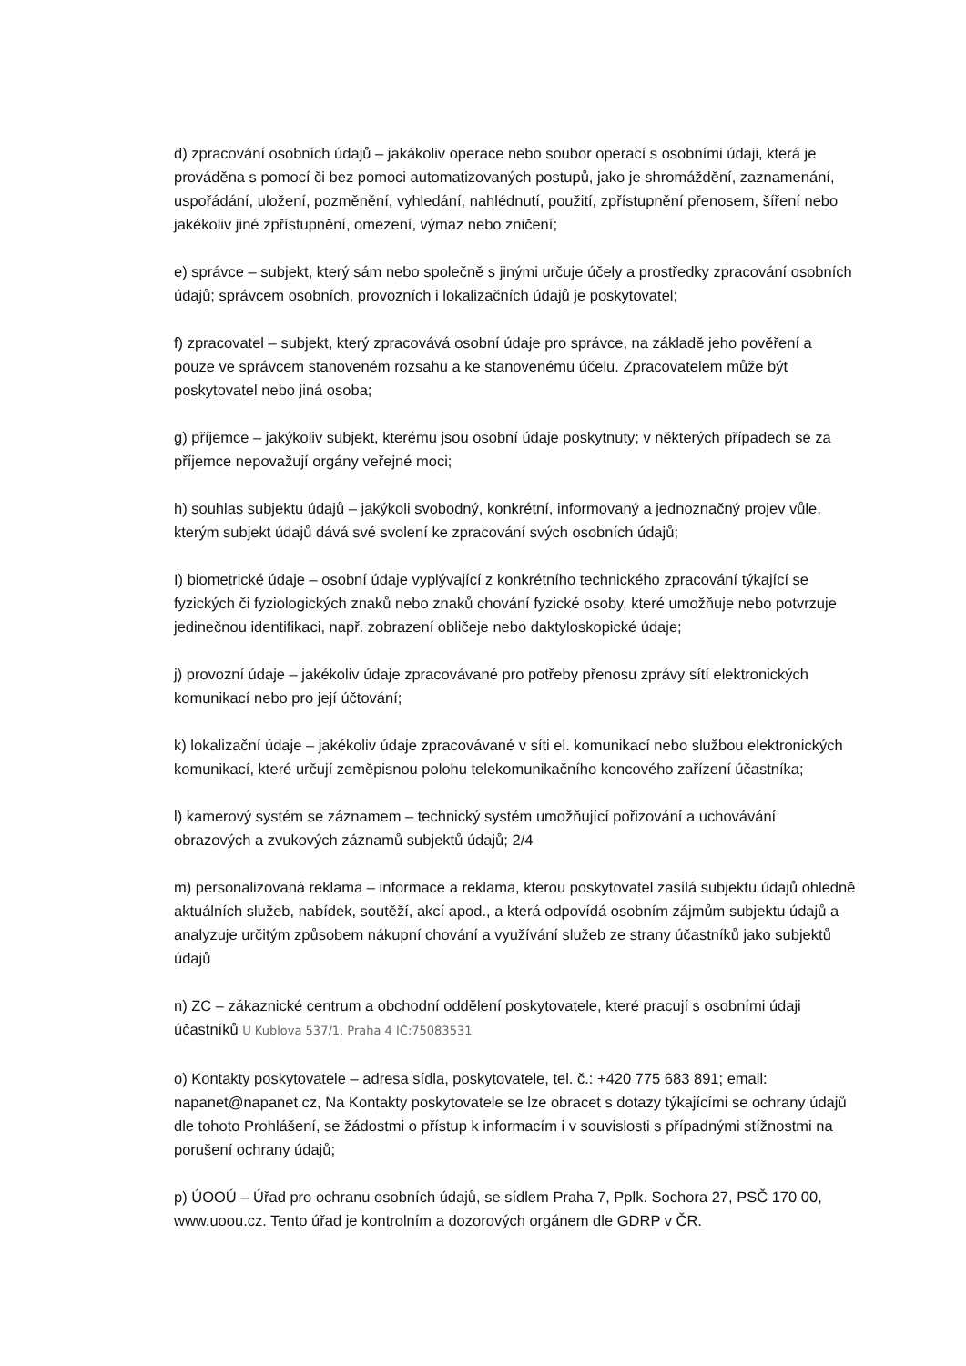d) zpracování osobních údajů – jakákoliv operace nebo soubor operací s osobními údaji, která je prováděna s pomocí či bez pomoci automatizovaných postupů, jako je shromáždění, zaznamenání, uspořádání, uložení, pozměnění, vyhledání, nahlédnutí, použití, zpřístupnění přenosem, šíření nebo jakékoliv jiné zpřístupnění, omezení, výmaz nebo zničení;
e) správce – subjekt, který sám nebo společně s jinými určuje účely a prostředky zpracování osobních údajů; správcem osobních, provozních i lokalizačních údajů je poskytovatel;
f) zpracovatel – subjekt, který zpracovává osobní údaje pro správce, na základě jeho pověření a pouze ve správcem stanoveném rozsahu a ke stanovenému účelu. Zpracovatelem může být poskytovatel nebo jiná osoba;
g) příjemce – jakýkoliv subjekt, kterému jsou osobní údaje poskytnuty; v některých případech se za příjemce nepovažují orgány veřejné moci;
h) souhlas subjektu údajů – jakýkoli svobodný, konkrétní, informovaný a jednoznačný projev vůle, kterým subjekt údajů dává své svolení ke zpracování svých osobních údajů;
I) biometrické údaje – osobní údaje vyplývající z konkrétního technického zpracování týkající se fyzických či fyziologických znaků nebo znaků chování fyzické osoby, které umožňuje nebo potvrzuje jedinečnou identifikaci, např. zobrazení obličeje nebo daktyloskopické údaje;
j) provozní údaje – jakékoliv údaje zpracovávané pro potřeby přenosu zprávy sítí elektronických komunikací nebo pro její účtování;
k) lokalizační údaje – jakékoliv údaje zpracovávané v síti el. komunikací nebo službou elektronických komunikací, které určují zeměpisnou polohu telekomunikačního koncového zařízení účastníka;
l) kamerový systém se záznamem – technický systém umožňující pořizování a uchovávání obrazových a zvukových záznamů subjektů údajů; 2/4
m) personalizovaná reklama – informace a reklama, kterou poskytovatel zasílá subjektu údajů ohledně aktuálních služeb, nabídek, soutěží, akcí apod., a která odpovídá osobním zájmům subjektu údajů a analyzuje určitým způsobem nákupní chování a využívání služeb ze strany účastníků jako subjektů údajů
n) ZC – zákaznické centrum a obchodní oddělení poskytovatele, které pracují s osobními údaji účastníků U Kublova 537/1, Praha 4 IČ:75083531
o) Kontakty poskytovatele – adresa sídla, poskytovatele, tel. č.: +420 775 683 891; email: napanet@napanet.cz, Na Kontakty poskytovatele se lze obracet s dotazy týkajícími se ochrany údajů dle tohoto Prohlášení, se žádostmi o přístup k informacím i v souvislosti s případnými stížnostmi na porušení ochrany údajů;
p) ÚOOÚ – Úřad pro ochranu osobních údajů, se sídlem Praha 7, Pplk. Sochora 27, PSČ 170 00, www.uoou.cz. Tento úřad je kontrolním a dozorových orgánem dle GDRP v ČR.